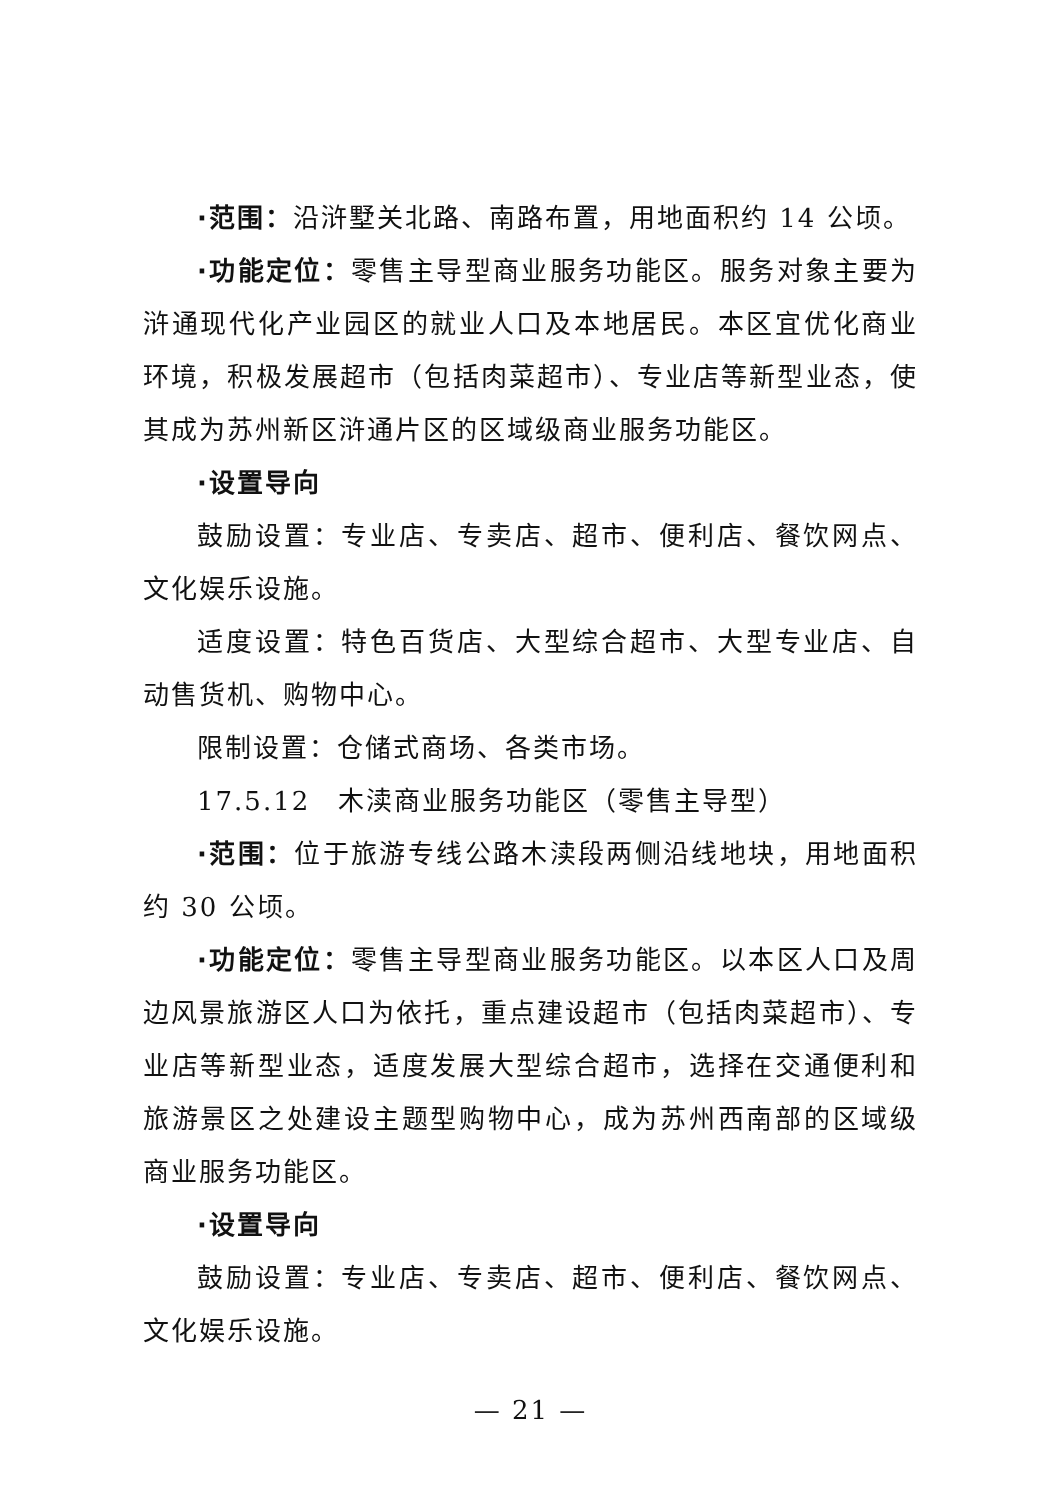·范围：沿浒墅关北路、南路布置，用地面积约 14 公顷。
·功能定位：零售主导型商业服务功能区。服务对象主要为浒通现代化产业园区的就业人口及本地居民。本区宜优化商业环境，积极发展超市（包括肉菜超市）、专业店等新型业态，使其成为苏州新区浒通片区的区域级商业服务功能区。
·设置导向
鼓励设置：专业店、专卖店、超市、便利店、餐饮网点、文化娱乐设施。
适度设置：特色百货店、大型综合超市、大型专业店、自动售货机、购物中心。
限制设置：仓储式商场、各类市场。
17.5.12　木渎商业服务功能区（零售主导型）
·范围：位于旅游专线公路木渎段两侧沿线地块，用地面积约 30 公顷。
·功能定位：零售主导型商业服务功能区。以本区人口及周边风景旅游区人口为依托，重点建设超市（包括肉菜超市）、专业店等新型业态，适度发展大型综合超市，选择在交通便利和旅游景区之处建设主题型购物中心，成为苏州西南部的区域级商业服务功能区。
·设置导向
鼓励设置：专业店、专卖店、超市、便利店、餐饮网点、文化娱乐设施。
— 21 —